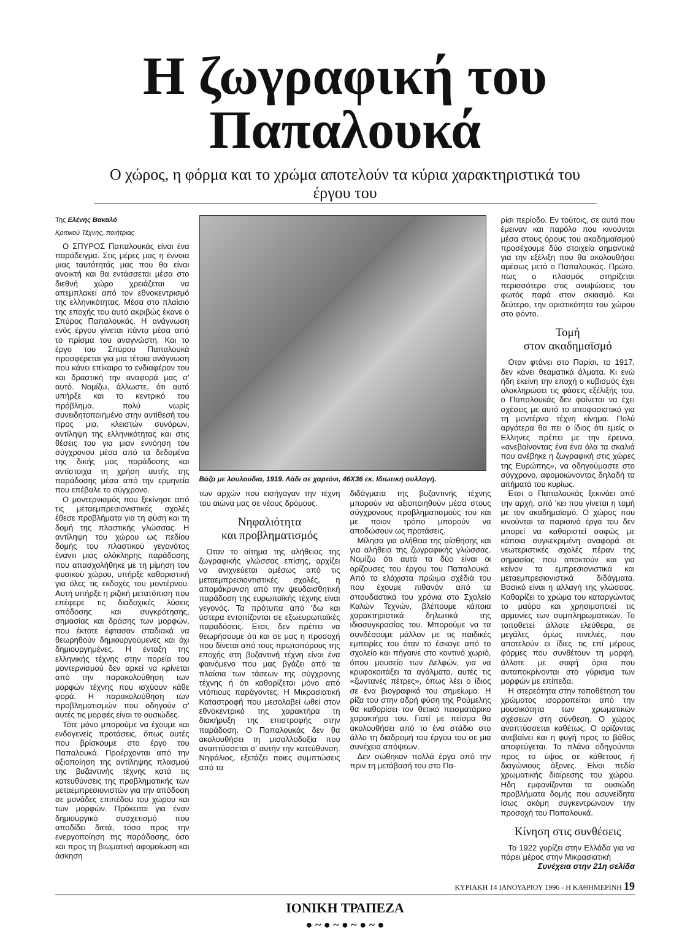Η ζωγραφική του Παπαλουκά
Ο χώρος, η φόρμα και το χρώμα αποτελούν τα κύρια χαρακτηριστικά του έργου του
Της Ελένης Βακαλό
Κριτικού Τέχνης, ποιήτριας
Ο ΣΠΥΡΟΣ Παπαλουκάς είναι ένα παράδειγμα. Στις μέρες μας η έννοια μιας ταυτότητάς μας που θα είναι ανοικτή και θα εντάσσεται μέσα στο διεθνή χώρο χρειάζεται να απεμπλακεί από τον εθνοκεντρισμό της ελληνικότητας. Μέσα στο πλαίσιο της εποχής του αυτό ακριβώς έκανε ο Σπύρος Παπαλουκάς. Η ανάγνωση ενός έργου γίνεται πάντα μέσα από το πρίσμα του αναγνώστη. Και το έργο του Σπύρου Παπαλουκά προσφέρεται για μια τέτοια ανάγνωση που κάνει επίκαιρο το ενδιαφέρον του και δραστική την αναφορά μας σ' αυτό. Νομίζω, άλλωστε, ότι αυτό υπήρξε και το κεντρικό του πρόβλημα, πολύ νωρίς συνειδητοποιημένο στην αντίθεσή του προς μια, κλειστών συνόρων, αντίληψη της ελληνικότητας και στις θέσεις του για μιαν εννόηση του σύγχρονου μέσα από τα δεδομένα της δικής μας παράδοσης και αντίστοιχα τη χρήση αυτής της παράδοσης μέσα από την ερμηνεία που επέβαλε το σύγχρονο.
Ο μοντερνισμός που ξεκίνησε από τις μεταεμπρεσιονιστικές σχολές έθεσε προβλήματα για τη φύση και τη δομή της πλαστικής γλώσσας. Η αντίληψη του χώρου ως πεδίου δομής του πλαστικού γεγονότος έναντι μιας ολόκληρης παράδοσης που απασχολήθηκε με τη μίμηση του φυσικού χώρου, υπήρξε καθοριστική για όλες τις εκδοχές του μοντέρνου. Αυτή υπήρξε η ριζική μετατόπιση που επέφερε τις διαδοχικές λύσεις απόδοσης και συγκρότησης, σημασίας και δράσης των μορφών, που έκτοτε έφτασαν σταδιακά να θεωρηθούν δημιουργούμενες και όχι δημιουργημένες. Η ένταξη της ελληνικής τέχνης στην πορεία του μοντερνισμού δεν αρκεί να κρίνεται από την παρακολούθηση των μορφών τέχνης που ισχύουν κάθε φορά. Η παρακολούθηση των προβληματισμών που οδηγούν σ' αυτές τις μορφές είναι το ουσιώδες.
Τότε μόνο μπορούμε να έχουμε και ενδογενείς προτάσεις, όπως αυτές που βρίσκουμε στο έργο του Παπαλουκά. Προέρχονται από την αξιοποίηση της αντίληψης πλασμού της βυζαντινής τέχνης κατά τις κατευθύνσεις της προβληματικής των μεταεμπρεσιονιστών για την απόδοση σε μονάδες επιπέδου του χώρου και των μορφών. Πρόκειται για έναν δημιουργικό συσχετισμό που αποδίδει διττά, τόσο προς την ενεργοποίηση της παράδοσης, όσο και προς τη βιωματική αφομοίωση και άσκηση
Βάζο με λουλούδια, 1919. Λάδι σε χαρτόνι, 46Χ36 εκ. Ιδιωτική συλλογή.
των αρχών που εισήγαγαν την τέχνη του αιώνα μας σε νέους δρόμους.
Νηφαλιότητα
και προβληματισμός
Οταν το αίτημα της αλήθειας της ζωγραφικής γλώσσας επίσης, αρχίζει να ανιχνεύεται αμέσως από τις μεταεμπρεσιοντιστικές σχολές, η απομάκρυνση από την ψευδαισθητική παράδοση της ευρωπαϊκής τέχνης είναι γεγονός. Τα πρότυπα από 'δω και ύστερα εντοπίζονται σε εξωευρωπαϊκές παραδόσεις. Ετσι, δεν πρέπει να θεωρήσουμε ότι και σε μας η προσοχή που δίνεται από τους πρωτοπόρους της εποχής στη βυζαντινή τέχνη είναι ένα φαινόμενο που μας βγάζει από τα πλαίσια των τάσεων της σύγχρονης τέχνης ή ότι καθορίζεται μόνο από ντόπιους παράγοντες. Η Μικρασιατική Καταστροφή που μεσολαβεί ωθεί στον εθνοκεντρικό της χαρακτήρα τη διακήρυξη της επιστροφής στην παράδοση. Ο Παπαλουκάς δεν θα ακολουθήσει τη μισαλλοδοξία που αναπτύσσεται σ' αυτήν την κατεύθυνση. Νηφάλιος, εξετάζει ποιες συμπτώσεις από τα
διδάγματα της βυζαντινής τέχνης μπορούν να αξιοποιηθούν μέσα στους σύγχρονους προβληματισμούς του και με ποιον τρόπο μπορούν να αποδώσουν ως προτάσεις.
Μίλησα για αλήθεια της αίσθησης και για αλήθεια της ζωγραφικής γλώσσας. Νομίζω ότι αυτά τα δύο είναι οι ορίζουσες του έργου του Παπαλουκά. Από τα ελάχιστα πρώιμα σχέδιά του που έχουμε πιθανόν από τα σπουδαστικά του χρόνια στο Σχολείο Καλών Τεχνών, βλέπουμε κάποια χαρακτηριστικά δηλωτικά της ιδιοσυγκρασίας του. Μπορούμε να τα συνδέσουμε μάλλον με τις παιδικές εμπειρίες του όταν το έσκαγε από το σχολείο και πήγαινε στο κοντινό χωριό, όπου μουσείο των Δελφών, για να κρυφοκοιτάξει τα αγάλματα, αυτές τις «ζωντανές πέτρες», όπως λέει ο ίδιος σε ένα βιογραφικό του σημείωμα. Η ρίζα του στην αδρή φύση της Ρούμελης θα καθορίσει τον θετικό πεισματάρικο χαρακτήρα του. Γιατί με πείσμα θα ακολουθήσει από το ένα στάδιο στο άλλο τη διαδρομή του έργου του σε μια συνέχεια απόψεων.
Δεν σώθηκαν πολλά έργα από την πριν τη μετάβασή του στο Πα-
ρίσι περίοδο. Εν τούτοις, σε αυτά που έμειναν και παρόλο που κινούνται μέσα στους όρους του ακαδημαϊσμού προσέχουμε δύο στοιχεία σημαντικά για την εξέλιξη που θα ακολουθήσει αμέσως μετά ο Παπαλουκάς. Πρώτο, πως ο πλασμός στηρίζεται περισσότερο στις ανυψώσεις του φωτός παρά στον σκιασμό. Και δεύτερο, την οριστικότητα του χώρου στο φόντο.
Τομή
στον ακαδημαϊσμό
Οταν φτάνει στο Παρίσι, το 1917, δεν κάνει θεαματικά άλματα. Κι ενώ ήδη εκείνη την εποχή ο κυβισμός έχει ολοκληρώσει τις φάσεις εξέλιξής του, ο Παπαλουκάς δεν φαίνεται να έχει σχέσεις με αυτό το αποφασιστικό για τη μοντέρνα τέχνη κίνημα. Πολύ αργότερα θα πει ο ίδιος ότι εμείς οι Ελληνες πρέπει με την έρευνα, «ανεβαίνοντας ένα ένα όλα τα σκαλιά που ανέβηκε η ζωγραφική στις χώρες της Ευρώπης», να οδηγούμαστε στο σύγχρονο, αφομοιώνοντας δηλαδή τα αιτήματά του κυρίως.
Ετσι ο Παπαλουκάς ξεκινάει από την αρχή, από 'κει που γίνεται η τομή με τον ακαδημαϊσμό. Ο χώρος που κινούνται τα παρισινά έργα του δεν μπορεί να καθοριστεί σαφώς με κάποια συγκεκριμένη αναφορά σε νεωτεριστικές σχολές πέραν της σημασίας που αποκτούν και για κείνον τα εμπρεσιονιστικά και μεταεμπρεσιονιστικά διδάγματα. Βασικό είναι η αλλαγή της γλώσσας. Καθαρίζει το χρώμα του καταργώντας το μαύρο και χρησιμοποιεί τις αρμονίες των συμπληρωματικών. Το τοποθετεί άλλοτε ελεύθερα, σε μεγάλες όμως πινελιές, που αποτελούν οι ίδιες τις επί μέρους φόρμες που συνθέτουν τη μορφή, άλλοτε με σαφή όρια που ανταποκρίνονται στο γύρισμα των μορφών με επίπεδα.
Η στερεότητα στην τοποθέτηση του χρώματος ισορροπείται από την μουσικότητα των χρωματικών σχέσεων στη σύνθεση. Ο χώρος αναπτύσσεται καθέτως. Ο ορίζοντας ανεβαίνει και η φυγή προς το βάθος αποφεύγεται. Τα πλάνα οδηγούνται προς το ύψος σε κάθετους ή διαγώνιους άξονες. Είναι πεδία χρωματικής διαίρεσης του χώρου. Ηδη εμφανίζονται τα ουσιώδη προβλήματα δομής που ασυνείδητα ίσως ακόμη συγκεντρώνουν την προσοχή του Παπαλουκά.
Κίνηση στις συνθέσεις
Το 1922 γυρίζει στην Ελλάδα για να πάρει μέρος στην Μικρασιατική
Συνέχεια στην 21η σελίδα
ΚΥΡΙΑΚΗ 14 ΙΑΝΟΥΑΡΙΟΥ 1996 - Η ΚΑΘΗΜΕΡΙΝΗ 19
ΙΟΝΙΚΗ ΤΡΑΠΕΖΑ
● ~ ● ~ ● ~ ● ~ ●